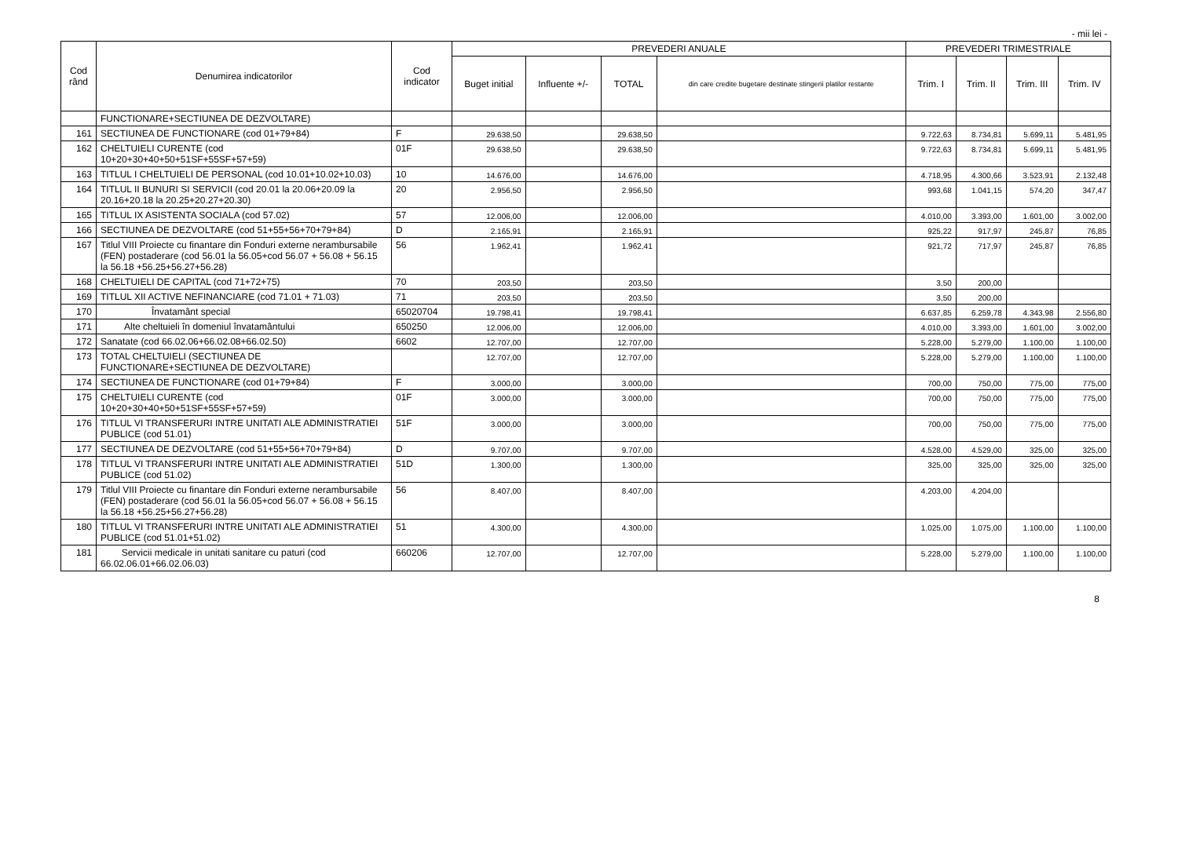- mii lei -
| Cod rând | Denumirea indicatorilor | Cod indicator | PREVEDERI ANUALE | | | | PREVEDERI TRIMESTRIALE | | | |
| --- | --- | --- | --- | --- | --- | --- | --- | --- | --- | --- |
| | | | Buget initial | Influente +/- | TOTAL | din care credite bugetare destinate stingerii platilor restante | Trim. I | Trim. II | Trim. III | Trim. IV |
| | FUNCTIONARE+SECTIUNEA DE DEZVOLTARE) | | | | | | | | | |
| 161 | SECTIUNEA DE FUNCTIONARE (cod 01+79+84) | F | 29.638,50 | | 29.638,50 | | 9.722,63 | 8.734,81 | 5.699,11 | 5.481,95 |
| 162 | CHELTUIELI CURENTE (cod 10+20+30+40+50+51SF+55SF+57+59) | 01F | 29.638,50 | | 29.638,50 | | 9.722,63 | 8.734,81 | 5.699,11 | 5.481,95 |
| 163 | TITLUL I CHELTUIELI DE PERSONAL (cod 10.01+10.02+10.03) | 10 | 14.676,00 | | 14.676,00 | | 4.718,95 | 4.300,66 | 3.523,91 | 2.132,48 |
| 164 | TITLUL II BUNURI SI SERVICII (cod 20.01 la 20.06+20.09 la 20.16+20.18 la 20.25+20.27+20.30) | 20 | 2.956,50 | | 2.956,50 | | 993,68 | 1.041,15 | 574,20 | 347,47 |
| 165 | TITLUL IX ASISTENTA SOCIALA (cod 57.02) | 57 | 12.006,00 | | 12.006,00 | | 4.010,00 | 3.393,00 | 1.601,00 | 3.002,00 |
| 166 | SECTIUNEA DE DEZVOLTARE (cod 51+55+56+70+79+84) | D | 2.165,91 | | 2.165,91 | | 925,22 | 917,97 | 245,87 | 76,85 |
| 167 | Titlul VIII Proiecte cu finantare din Fonduri externe nerambursabile (FEN) postaderare (cod 56.01 la 56.05+cod 56.07 + 56.08 + 56.15 la 56.18 +56.25+56.27+56.28) | 56 | 1.962,41 | | 1.962,41 | | 921,72 | 717,97 | 245,87 | 76,85 |
| 168 | CHELTUIELI DE CAPITAL (cod 71+72+75) | 70 | 203,50 | | 203,50 | | 3,50 | 200,00 | | |
| 169 | TITLUL XII ACTIVE NEFINANCIARE (cod 71.01 + 71.03) | 71 | 203,50 | | 203,50 | | 3,50 | 200,00 | | |
| 170 | Învatamânt special | 65020704 | 19.798,41 | | 19.798,41 | | 6.637,85 | 6.259,78 | 4.343,98 | 2.556,80 |
| 171 | Alte cheltuieli în domeniul învatamântului | 650250 | 12.006,00 | | 12.006,00 | | 4.010,00 | 3.393,00 | 1.601,00 | 3.002,00 |
| 172 | Sanatate (cod 66.02.06+66.02.08+66.02.50) | 6602 | 12.707,00 | | 12.707,00 | | 5.228,00 | 5.279,00 | 1.100,00 | 1.100,00 |
| 173 | TOTAL CHELTUIELI (SECTIUNEA DE FUNCTIONARE+SECTIUNEA DE DEZVOLTARE) | | 12.707,00 | | 12.707,00 | | 5.228,00 | 5.279,00 | 1.100,00 | 1.100,00 |
| 174 | SECTIUNEA DE FUNCTIONARE (cod 01+79+84) | F | 3.000,00 | | 3.000,00 | | 700,00 | 750,00 | 775,00 | 775,00 |
| 175 | CHELTUIELI CURENTE (cod 10+20+30+40+50+51SF+55SF+57+59) | 01F | 3.000,00 | | 3.000,00 | | 700,00 | 750,00 | 775,00 | 775,00 |
| 176 | TITLUL VI TRANSFERURI INTRE UNITATI ALE ADMINISTRATIEI PUBLICE (cod 51.01) | 51F | 3.000,00 | | 3.000,00 | | 700,00 | 750,00 | 775,00 | 775,00 |
| 177 | SECTIUNEA DE DEZVOLTARE (cod 51+55+56+70+79+84) | D | 9.707,00 | | 9.707,00 | | 4.528,00 | 4.529,00 | 325,00 | 325,00 |
| 178 | TITLUL VI TRANSFERURI INTRE UNITATI ALE ADMINISTRATIEI PUBLICE (cod 51.02) | 51D | 1.300,00 | | 1.300,00 | | 325,00 | 325,00 | 325,00 | 325,00 |
| 179 | Titlul VIII Proiecte cu finantare din Fonduri externe nerambursabile (FEN) postaderare (cod 56.01 la 56.05+cod 56.07 + 56.08 + 56.15 la 56.18 +56.25+56.27+56.28) | 56 | 8.407,00 | | 8.407,00 | | 4.203,00 | 4.204,00 | | |
| 180 | TITLUL VI TRANSFERURI INTRE UNITATI ALE ADMINISTRATIEI PUBLICE (cod 51.01+51.02) | 51 | 4.300,00 | | 4.300,00 | | 1.025,00 | 1.075,00 | 1.100,00 | 1.100,00 |
| 181 | Servicii medicale in unitati sanitare cu paturi (cod 66.02.06.01+66.02.06.03) | 660206 | 12.707,00 | | 12.707,00 | | 5.228,00 | 5.279,00 | 1.100,00 | 1.100,00 |
8